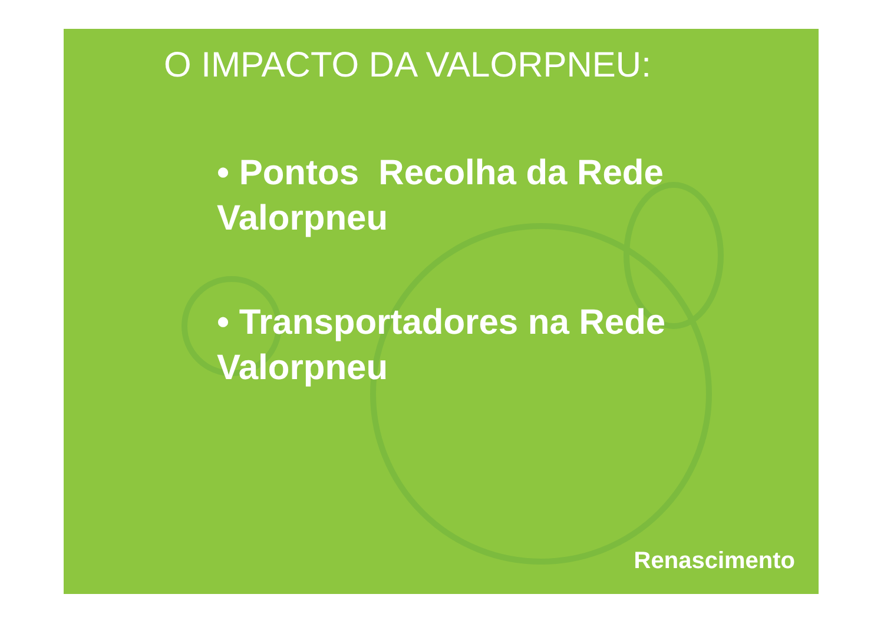O IMPACTO DA VALORPNEU:
• Pontos Recolha da Rede Valorpneu
• Transportadores na Rede Valorpneu
Renascimento